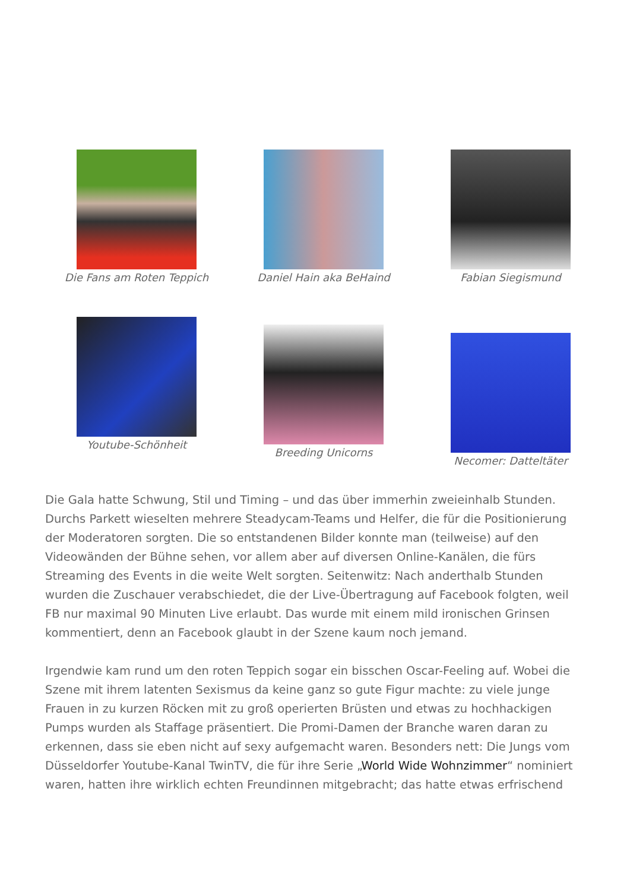Die Fans am Roten Teppich Daniel Hain aka BeHaind Fabian Siegismund
Youtube-Schönheit
Breeding Unicorns
Necomer: Datteltäter
Die Gala hatte Schwung, Stil und Timing – und das über immerhin zweieinhalb Stunden. Durchs Parkett wieselten mehrere Steadycam-Teams und Helfer, die für die Positionierung der Moderatoren sorgten. Die so entstandenen Bilder konnte man (teilweise) auf den Videowänden der Bühne sehen, vor allem aber auf diversen Online-Kanälen, die fürs Streaming des Events in die weite Welt sorgten. Seitenwitz: Nach anderthalb Stunden wurden die Zuschauer verabschiedet, die der Live-Übertragung auf Facebook folgten, weil FB nur maximal 90 Minuten Live erlaubt. Das wurde mit einem mild ironischen Grinsen kommentiert, denn an Facebook glaubt in der Szene kaum noch jemand.
Irgendwie kam rund um den roten Teppich sogar ein bisschen Oscar-Feeling auf. Wobei die Szene mit ihrem latenten Sexismus da keine ganz so gute Figur machte: zu viele junge Frauen in zu kurzen Röcken mit zu groß operierten Brüsten und etwas zu hochhackigen Pumps wurden als Staffage präsentiert. Die Promi-Damen der Branche waren daran zu erkennen, dass sie eben nicht auf sexy aufgemacht waren. Besonders nett: Die Jungs vom Düsseldorfer Youtube-Kanal TwinTV, die für ihre Serie „World Wide Wohnzimmer“ nominiert waren, hatten ihre wirklich echten Freundinnen mitgebracht; das hatte etwas erfrischend